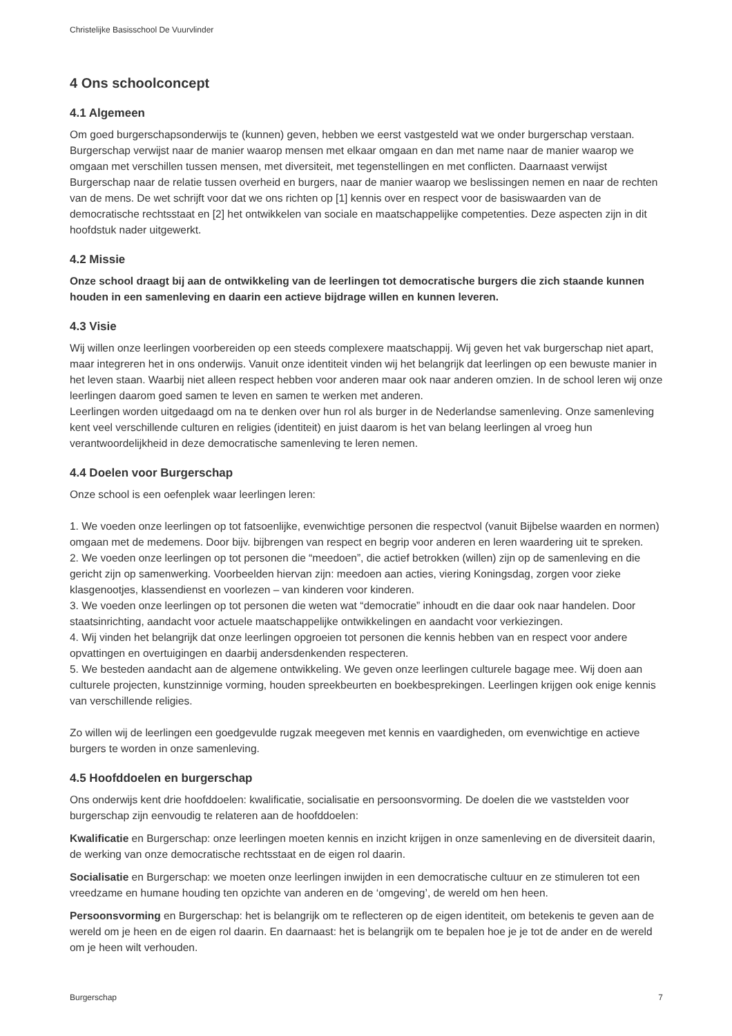Christelijke Basisschool De Vuurvlinder
4 Ons schoolconcept
4.1 Algemeen
Om goed burgerschapsonderwijs te (kunnen) geven, hebben we eerst vastgesteld wat we onder burgerschap verstaan. Burgerschap verwijst naar de manier waarop mensen met elkaar omgaan en dan met name naar de manier waarop we omgaan met verschillen tussen mensen, met diversiteit, met tegenstellingen en met conflicten. Daarnaast verwijst Burgerschap naar de relatie tussen overheid en burgers, naar de manier waarop we beslissingen nemen en naar de rechten van de mens. De wet schrijft voor dat we ons richten op [1] kennis over en respect voor de basiswaarden van de democratische rechtsstaat en [2] het ontwikkelen van sociale en maatschappelijke competenties. Deze aspecten zijn in dit hoofdstuk nader uitgewerkt.
4.2 Missie
Onze school draagt bij aan de ontwikkeling van de leerlingen tot democratische burgers die zich staande kunnen houden in een samenleving en daarin een actieve bijdrage willen en kunnen leveren.
4.3 Visie
Wij willen onze leerlingen voorbereiden op een steeds complexere maatschappij. Wij geven het vak burgerschap niet apart, maar integreren het in ons onderwijs. Vanuit onze identiteit vinden wij het belangrijk dat leerlingen op een bewuste manier in het leven staan. Waarbij niet alleen respect hebben voor anderen maar ook naar anderen omzien. In de school leren wij onze leerlingen daarom goed samen te leven en samen te werken met anderen.
Leerlingen worden uitgedaagd om na te denken over hun rol als burger in de Nederlandse samenleving. Onze samenleving kent veel verschillende culturen en religies (identiteit) en juist daarom is het van belang leerlingen al vroeg hun verantwoordelijkheid in deze democratische samenleving te leren nemen.
4.4 Doelen voor Burgerschap
Onze school is een oefenplek waar leerlingen leren:
1. We voeden onze leerlingen op tot fatsoenlijke, evenwichtige personen die respectvol (vanuit Bijbelse waarden en normen) omgaan met de medemens. Door bijv. bijbrengen van respect en begrip voor anderen en leren waardering uit te spreken.
2. We voeden onze leerlingen op tot personen die “meedoen”, die actief betrokken (willen) zijn op de samenleving en die gericht zijn op samenwerking. Voorbeelden hiervan zijn: meedoen aan acties, viering Koningsdag, zorgen voor zieke klasgenootjes, klassendienst en voorlezen – van kinderen voor kinderen.
3. We voeden onze leerlingen op tot personen die weten wat “democratie” inhoudt en die daar ook naar handelen. Door staatsinrichting, aandacht voor actuele maatschappelijke ontwikkelingen en aandacht voor verkiezingen.
4. Wij vinden het belangrijk dat onze leerlingen opgroeien tot personen die kennis hebben van en respect voor andere opvattingen en overtuigingen en daarbij andersdenkenden respecteren.
5. We besteden aandacht aan de algemene ontwikkeling. We geven onze leerlingen culturele bagage mee. Wij doen aan culturele projecten, kunstzinnige vorming, houden spreekbeurten en boekbesprekingen. Leerlingen krijgen ook enige kennis van verschillende religies.
Zo willen wij de leerlingen een goedgevulde rugzak meegeven met kennis en vaardigheden, om evenwichtige en actieve burgers te worden in onze samenleving.
4.5 Hoofddoelen en burgerschap
Ons onderwijs kent drie hoofddoelen: kwalificatie, socialisatie en persoonsvorming. De doelen die we vaststelden voor burgerschap zijn eenvoudig te relateren aan de hoofddoelen:
Kwalificatie en Burgerschap: onze leerlingen moeten kennis en inzicht krijgen in onze samenleving en de diversiteit daarin, de werking van onze democratische rechtsstaat en de eigen rol daarin.
Socialisatie en Burgerschap: we moeten onze leerlingen inwijden in een democratische cultuur en ze stimuleren tot een vreedzame en humane houding ten opzichte van anderen en de ‘omgeving’, de wereld om hen heen.
Persoonsvorming en Burgerschap: het is belangrijk om te reflecteren op de eigen identiteit, om betekenis te geven aan de wereld om je heen en de eigen rol daarin. En daarnaast: het is belangrijk om te bepalen hoe je je tot de ander en de wereld om je heen wilt verhouden.
Burgerschap 7